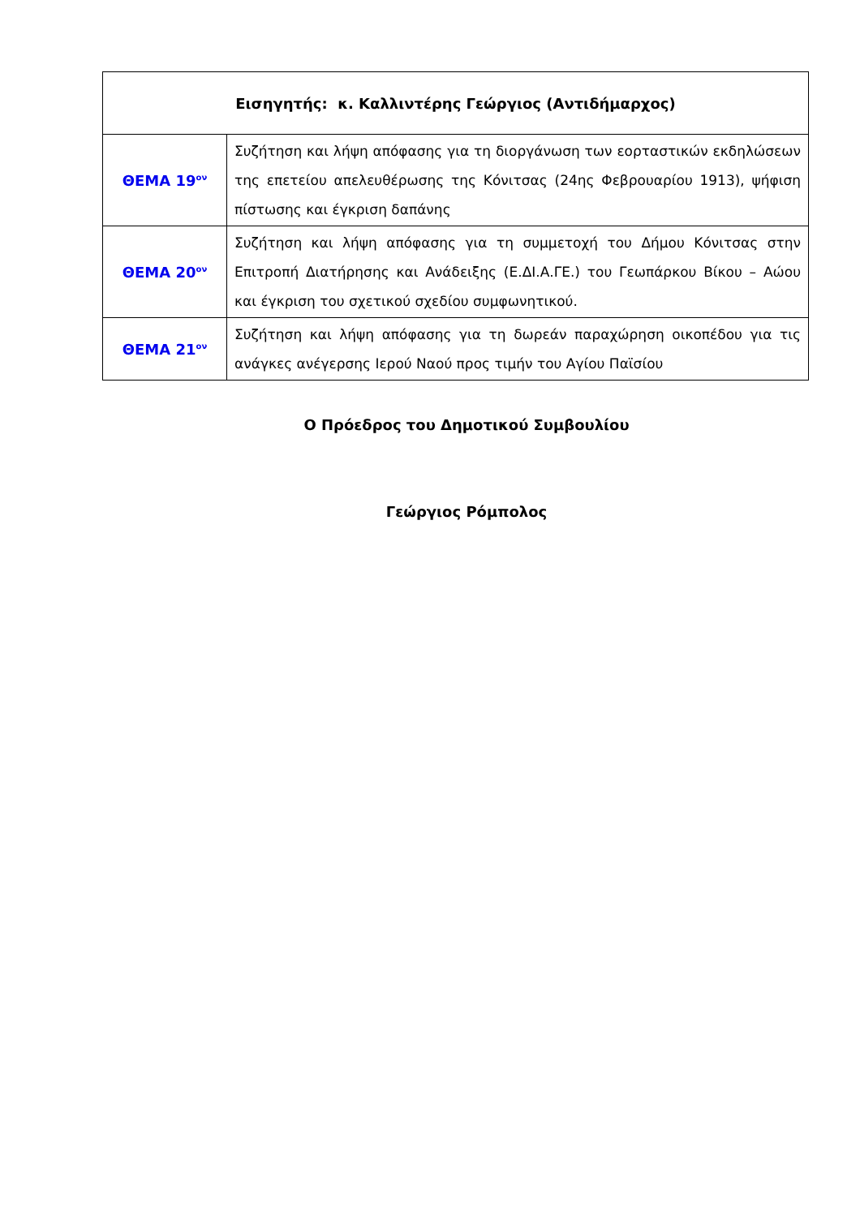| Εισηγητής: κ. Καλλιντέρης Γεώργιος (Αντιδήμαρχος) | |
| ΘΕΜΑ 19<sup>ον</sup> | Συζήτηση και λήψη απόφασης για τη διοργάνωση των εορταστικών εκδηλώσεων της επετείου απελευθέρωσης της Κόνιτσας (24ης Φεβρουαρίου 1913), ψήφιση πίστωσης και έγκριση δαπάνης |
| ΘΕΜΑ 20<sup>ον</sup> | Συζήτηση και λήψη απόφασης για τη συμμετοχή του Δήμου Κόνιτσας στην Επιτροπή Διατήρησης και Ανάδειξης (Ε.ΔΙ.Α.ΓΕ.) του Γεωπάρκου Βίκου – Αώου και έγκριση του σχετικού σχεδίου συμφωνητικού. |
| ΘΕΜΑ 21<sup>ον</sup> | Συζήτηση και λήψη απόφασης για τη δωρεάν παραχώρηση οικοπέδου για τις ανάγκες ανέγερσης Ιερού Ναού προς τιμήν του Αγίου Παϊσίου |
Ο Πρόεδρος του Δημοτικού Συμβουλίου
Γεώργιος Ρόμπολος